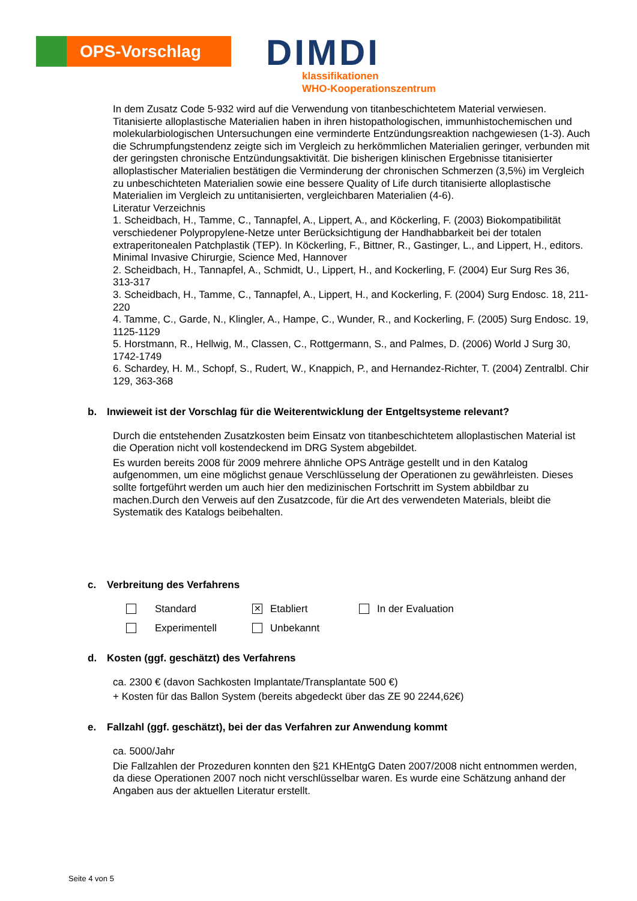OPS-Vorschlag
DIMDI
klassifikationen
WHO-Kooperationszentrum
In dem Zusatz Code 5-932 wird auf die Verwendung von titanbeschichtetem Material verwiesen. Titanisierte alloplastische Materialien haben in ihren histopathologischen, immunhistochemischen und molekularbiologischen Untersuchungen eine verminderte Entzündungsreaktion nachgewiesen (1-3). Auch die Schrumpfungstendenz zeigte sich im Vergleich zu herkömmlichen Materialien geringer, verbunden mit der geringsten chronische Entzündungsaktivität. Die bisherigen klinischen Ergebnisse titanisierter alloplastischer Materialien bestätigen die Verminderung der chronischen Schmerzen (3,5%) im Vergleich zu unbeschichteten Materialien sowie eine bessere Quality of Life durch titanisierte alloplastische Materialien im Vergleich zu untitanisierten, vergleichbaren Materialien (4-6).
Literatur Verzeichnis
1. Scheidbach, H., Tamme, C., Tannapfel, A., Lippert, A., and Köckerling, F. (2003) Biokompatibilität verschiedener Polypropylene-Netze unter Berücksichtigung der Handhabbarkeit bei der totalen extraperitonealen Patchplastik (TEP). In Köckerling, F., Bittner, R., Gastinger, L., and Lippert, H., editors. Minimal Invasive Chirurgie, Science Med, Hannover
2. Scheidbach, H., Tannapfel, A., Schmidt, U., Lippert, H., and Kockerling, F. (2004) Eur Surg Res 36, 313-317
3. Scheidbach, H., Tamme, C., Tannapfel, A., Lippert, H., and Kockerling, F. (2004) Surg Endosc. 18, 211-220
4. Tamme, C., Garde, N., Klingler, A., Hampe, C., Wunder, R., and Kockerling, F. (2005) Surg Endosc. 19, 1125-1129
5. Horstmann, R., Hellwig, M., Classen, C., Rottgermann, S., and Palmes, D. (2006) World J Surg 30, 1742-1749
6. Schardey, H. M., Schopf, S., Rudert, W., Knappich, P., and Hernandez-Richter, T. (2004) Zentralbl. Chir 129, 363-368
b. Inwieweit ist der Vorschlag für die Weiterentwicklung der Entgeltsysteme relevant?
Durch die entstehenden Zusatzkosten beim Einsatz von titanbeschichtetem alloplastischen Material ist die Operation nicht voll kostendeckend im DRG System abgebildet.
Es wurden bereits 2008 für 2009 mehrere ähnliche OPS Anträge gestellt und in den Katalog aufgenommen, um eine möglichst genaue Verschlüsselung der Operationen zu gewährleisten. Dieses sollte fortgeführt werden um auch hier den medizinischen Fortschritt im System abbildbar zu machen.Durch den Verweis auf den Zusatzcode, für die Art des verwendeten Materials, bleibt die Systematik des Katalogs beibehalten.
c. Verbreitung des Verfahrens
Standard
✕
Etabliert
In der Evaluation
Experimentell
Unbekannt
d. Kosten (ggf. geschätzt) des Verfahrens
ca. 2300 € (davon Sachkosten Implantate/Transplantate 500 €)
+ Kosten für das Ballon System (bereits abgedeckt über das ZE 90 2244,62€)
e. Fallzahl (ggf. geschätzt), bei der das Verfahren zur Anwendung kommt
ca. 5000/Jahr
Die Fallzahlen der Prozeduren konnten den §21 KHEntgG Daten 2007/2008 nicht entnommen werden, da diese Operationen 2007 noch nicht verschlüsselbar waren. Es wurde eine Schätzung anhand der Angaben aus der aktuellen Literatur erstellt.
Seite 4 von 5